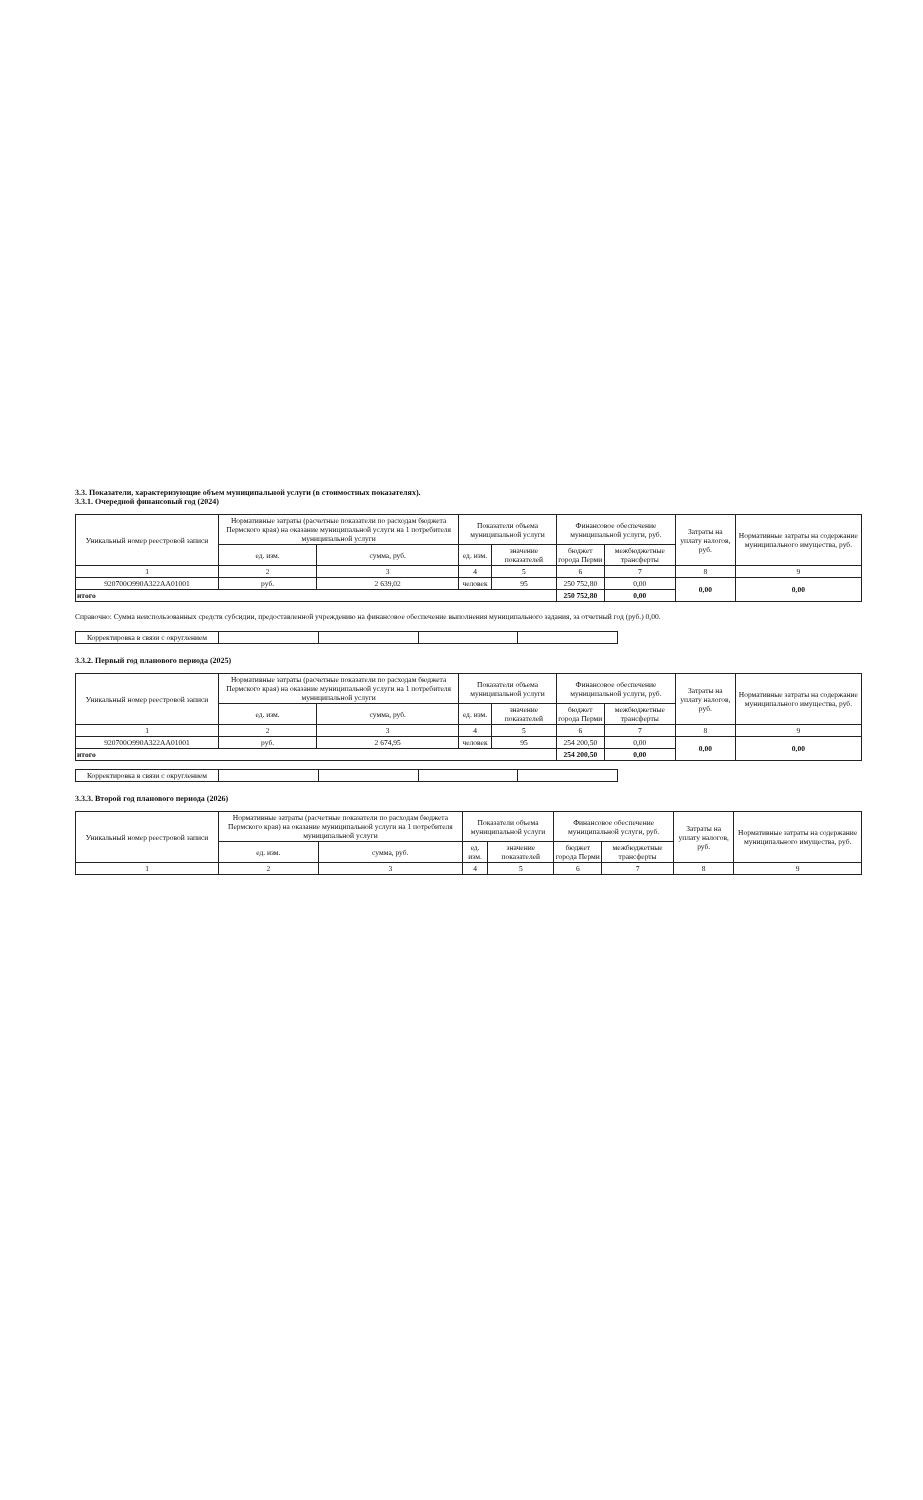3.3. Показатели, характеризующие объем муниципальной услуги (в стоимостных показателях).
3.3.1. Очередной финансовый год (2024)
| Уникальный номер реестровой записи | Нормативные затраты (расчетные показатели по расходам бюджета Пермского края) на оказание муниципальной услуги на 1 потребителя муниципальной услуги | | Показатели объема муниципальной услуги | | Финансовое обеспечение муниципальной услуги, руб. | | Затраты на уплату налогов, руб. | Нормативные затраты на содержание муниципального имущества, руб. |
| --- | --- | --- | --- | --- | --- | --- | --- | --- |
| | ед. изм. | сумма, руб. | ед. изм. | значение показателей | бюджет города Перми | межбюджетные трансферты | | |
| 1 | 2 | 3 | 4 | 5 | 6 | 7 | 8 | 9 |
| 920700О990А322АА01001 | руб. | 2 639,02 | человек | 95 | 250 752,80 | 0,00 | 0,00 | 0,00 |
| итого | | | | | 250 752,80 | 0,00 | | |
Справочно: Сумма неиспользованных средств субсидии, предоставленной учреждению на финансовое обеспечение выполнения муниципального задания, за отчетный год (руб.) 0,00.
| Корректировка в связи с округлением | | | | |
3.3.2. Первый год планового периода (2025)
| Уникальный номер реестровой записи | Нормативные затраты (расчетные показатели по расходам бюджета Пермского края) на оказание муниципальной услуги на 1 потребителя муниципальной услуги | | Показатели объема муниципальной услуги | | Финансовое обеспечение муниципальной услуги, руб. | | Затраты на уплату налогов, руб. | Нормативные затраты на содержание муниципального имущества, руб. |
| --- | --- | --- | --- | --- | --- | --- | --- | --- |
| | ед. изм. | сумма, руб. | ед. изм. | значение показателей | бюджет города Перми | межбюджетные трансферты | | |
| 1 | 2 | 3 | 4 | 5 | 6 | 7 | 8 | 9 |
| 920700О990А322АА01001 | руб. | 2 674,95 | человек | 95 | 254 200,50 | 0,00 | 0,00 | 0,00 |
| итого | | | | | 254 200,50 | 0,00 | | |
| Корректировка в связи с округлением | | | | |
3.3.3. Второй год планового периода (2026)
| Уникальный номер реестровой записи | Нормативные затраты (расчетные показатели по расходам бюджета Пермского края) на оказание муниципальной услуги на 1 потребителя муниципальной услуги | | Показатели объема муниципальной услуги | | Финансовое обеспечение муниципальной услуги, руб. | | Затраты на уплату налогов, руб. | Нормативные затраты на содержание муниципального имущества, руб. |
| --- | --- | --- | --- | --- | --- | --- | --- | --- |
| | ед. изм. | сумма, руб. | ед. изм. | значение показателей | бюджет города Перми | межбюджетные трансферты | | |
| 1 | 2 | 3 | 4 | 5 | 6 | 7 | 8 | 9 |